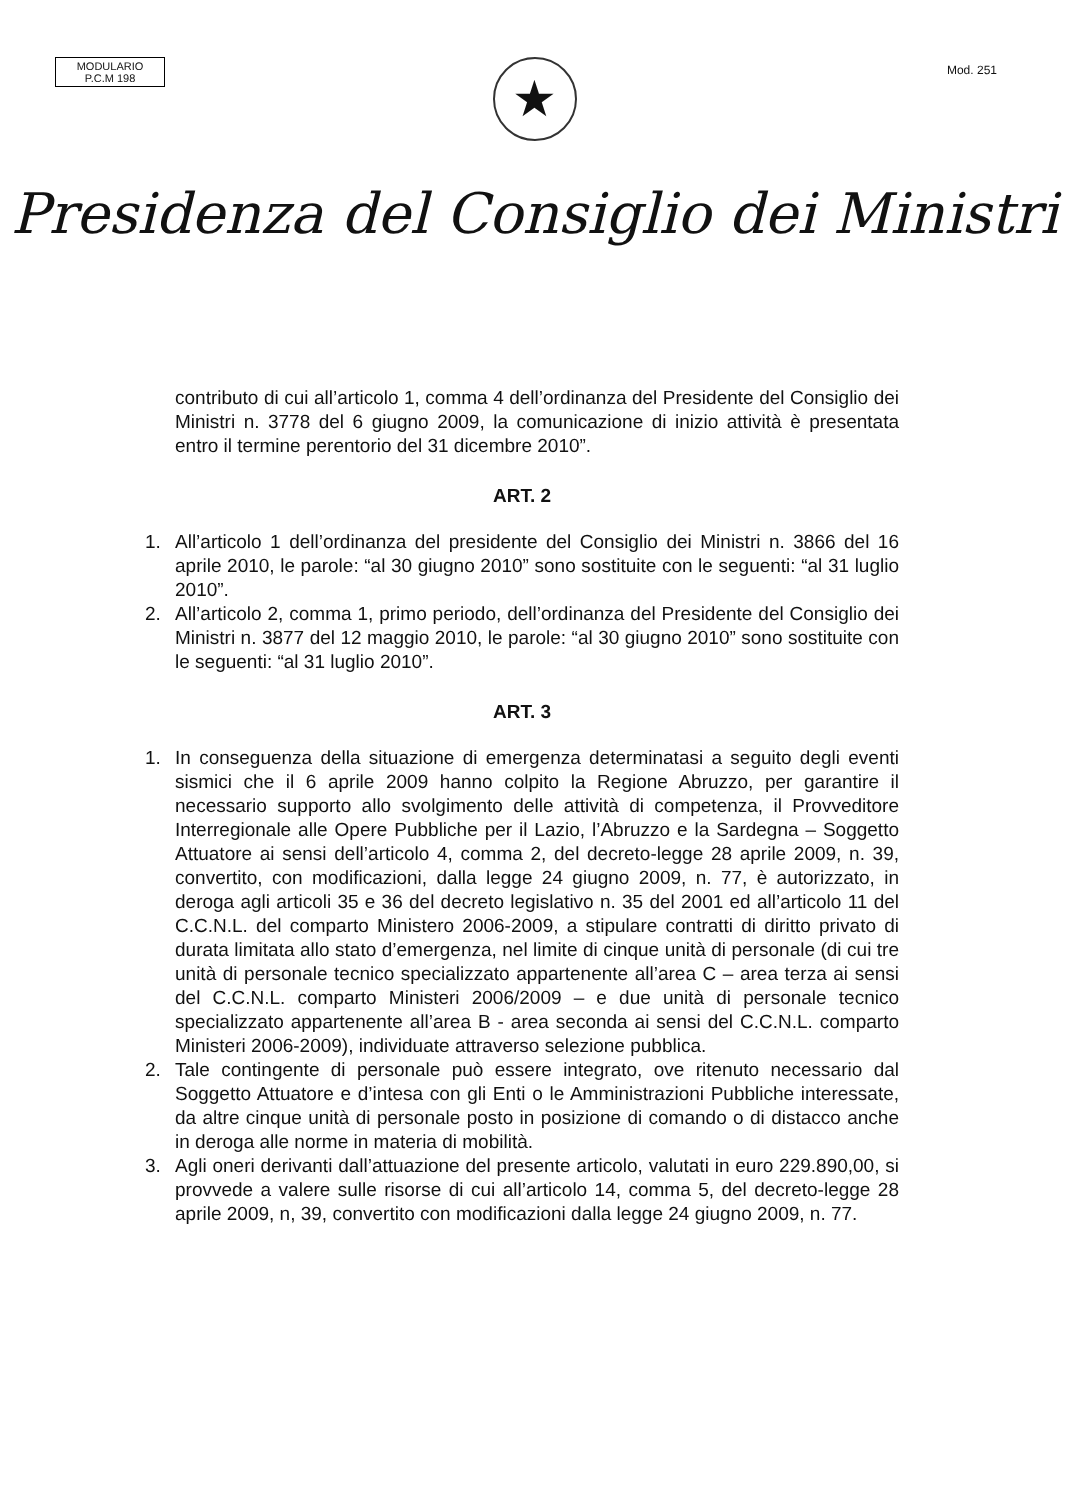MODULARIO
P.C.M 198
Mod. 251
★
Presidenza del Consiglio dei Ministri
contributo di cui all’articolo 1, comma 4 dell’ordinanza del Presidente del Consiglio dei Ministri n. 3778 del 6 giugno 2009, la comunicazione di inizio attività è presentata entro il termine perentorio del 31 dicembre 2010”.
ART. 2
1. All’articolo 1 dell’ordinanza del presidente del Consiglio dei Ministri n. 3866 del 16 aprile 2010, le parole: “al 30 giugno 2010” sono sostituite con le seguenti: “al 31 luglio 2010”.
2. All’articolo 2, comma 1, primo periodo, dell’ordinanza del Presidente del Consiglio dei Ministri n. 3877 del 12 maggio 2010, le parole: “al 30 giugno 2010” sono sostituite con le seguenti: “al 31 luglio 2010”.
ART. 3
1. In conseguenza della situazione di emergenza determinatasi a seguito degli eventi sismici che il 6 aprile 2009 hanno colpito la Regione Abruzzo, per garantire il necessario supporto allo svolgimento delle attività di competenza, il Provveditore Interregionale alle Opere Pubbliche per il Lazio, l’Abruzzo e la Sardegna – Soggetto Attuatore ai sensi dell’articolo 4, comma 2, del decreto-legge 28 aprile 2009, n. 39, convertito, con modificazioni, dalla legge 24 giugno 2009, n. 77, è autorizzato, in deroga agli articoli 35 e 36 del decreto legislativo n. 35 del 2001 ed all’articolo 11 del C.C.N.L. del comparto Ministero 2006-2009, a stipulare contratti di diritto privato di durata limitata allo stato d’emergenza, nel limite di cinque unità di personale (di cui tre unità di personale tecnico specializzato appartenente all’area C – area terza ai sensi del C.C.N.L. comparto Ministeri 2006/2009 – e due unità di personale tecnico specializzato appartenente all’area B - area seconda ai sensi del C.C.N.L. comparto Ministeri 2006-2009), individuate attraverso selezione pubblica.
2. Tale contingente di personale può essere integrato, ove ritenuto necessario dal Soggetto Attuatore e d’intesa con gli Enti o le Amministrazioni Pubbliche interessate, da altre cinque unità di personale posto in posizione di comando o di distacco anche in deroga alle norme in materia di mobilità.
3. Agli oneri derivanti dall’attuazione del presente articolo, valutati in euro 229.890,00, si provvede a valere sulle risorse di cui all’articolo 14, comma 5, del decreto-legge 28 aprile 2009, n, 39, convertito con modificazioni dalla legge 24 giugno 2009, n. 77.